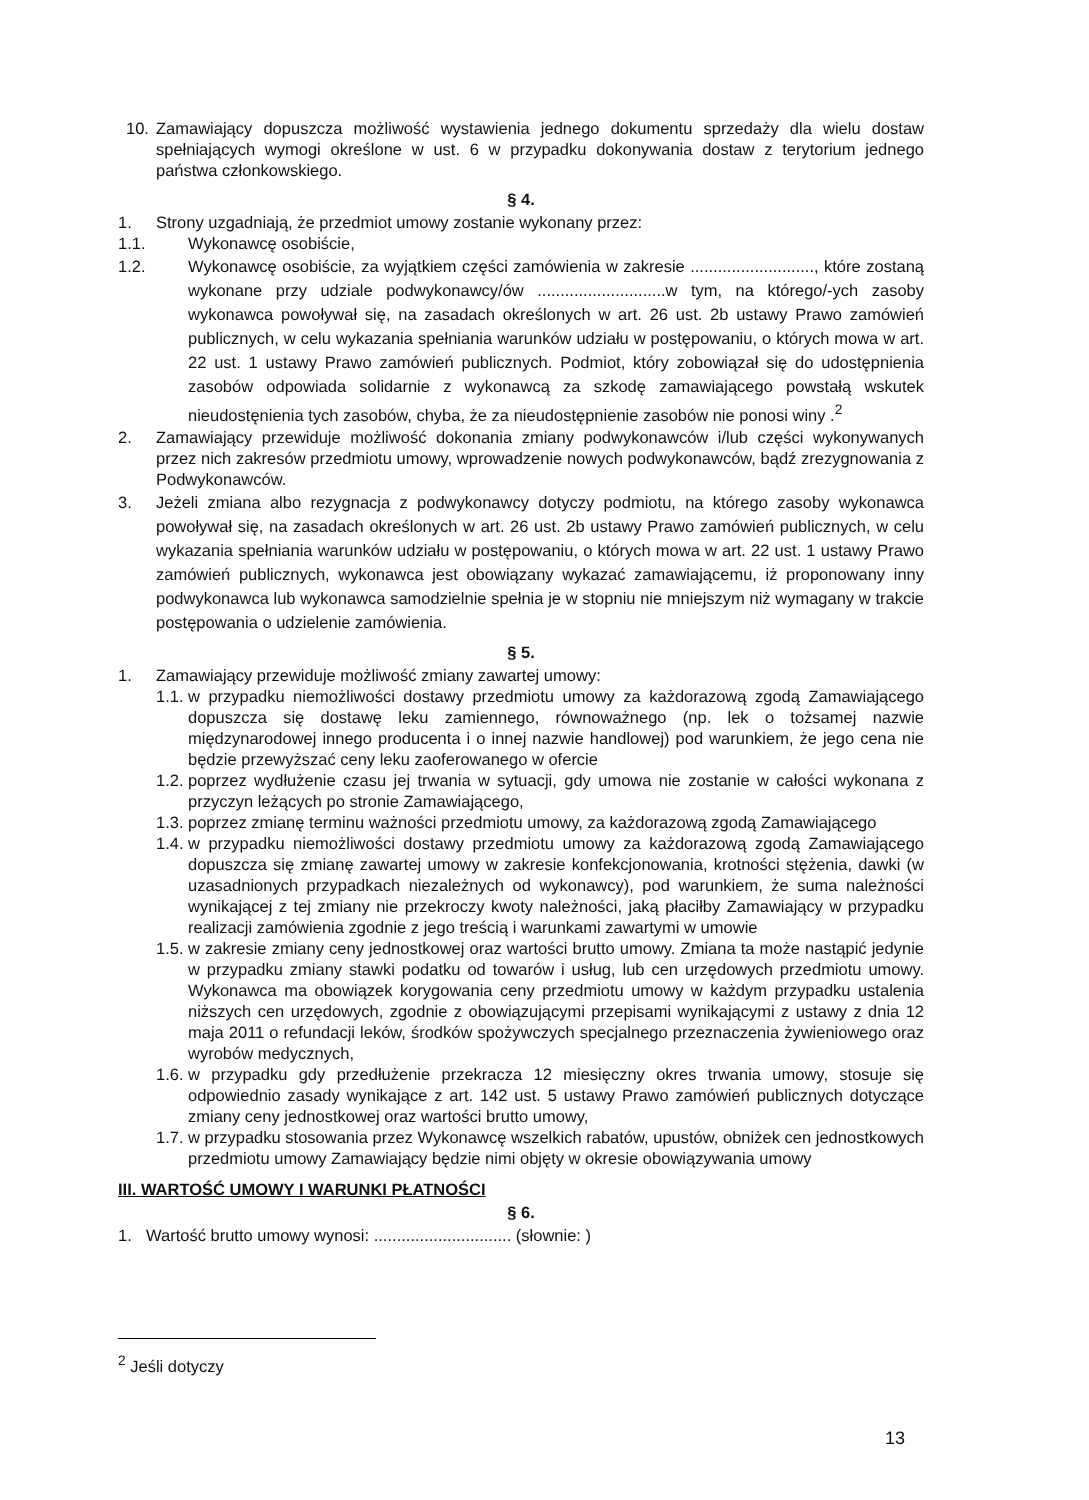10. Zamawiający dopuszcza możliwość wystawienia jednego dokumentu sprzedaży dla wielu dostaw spełniających wymogi określone w ust. 6 w przypadku dokonywania dostaw z terytorium jednego państwa członkowskiego.
§ 4.
1. Strony uzgadniają, że przedmiot umowy zostanie wykonany przez:
1.1. Wykonawcę osobiście,
1.2. Wykonawcę osobiście, za wyjątkiem części zamówienia w zakresie ..........................., które zostaną wykonane przy udziale podwykonawcy/ów ............................w tym, na którego/-ych zasoby wykonawca powoływał się, na zasadach określonych w art. 26 ust. 2b ustawy Prawo zamówień publicznych, w celu wykazania spełniania warunków udziału w postępowaniu, o których mowa w art. 22 ust. 1 ustawy Prawo zamówień publicznych. Podmiot, który zobowiązał się do udostępnienia zasobów odpowiada solidarnie z wykonawcą za szkodę zamawiającego powstałą wskutek nieudostęnienia tych zasobów, chyba, że za nieudostępnienie zasobów nie ponosi winy .<sup>2</sup>
2. Zamawiający przewiduje możliwość dokonania zmiany podwykonawców i/lub części wykonywanych przez nich zakresów przedmiotu umowy, wprowadzenie nowych podwykonawców, bądź zrezygnowania z Podwykonawców.
3. Jeżeli zmiana albo rezygnacja z podwykonawcy dotyczy podmiotu, na którego zasoby wykonawca powoływał się, na zasadach określonych w art. 26 ust. 2b ustawy Prawo zamówień publicznych, w celu wykazania spełniania warunków udziału w postępowaniu, o których mowa w art. 22 ust. 1 ustawy Prawo zamówień publicznych, wykonawca jest obowiązany wykazać zamawiającemu, iż proponowany inny podwykonawca lub wykonawca samodzielnie spełnia je w stopniu nie mniejszym niż wymagany w trakcie postępowania o udzielenie zamówienia.
§ 5.
1. Zamawiający przewiduje możliwość zmiany zawartej umowy:
1.1. w przypadku niemożliwości dostawy przedmiotu umowy za każdorazową zgodą Zamawiającego dopuszcza się dostawę leku zamiennego, równoważnego (np. lek o tożsamej nazwie międzynarodowej innego producenta i o innej nazwie handlowej) pod warunkiem, że jego cena nie będzie przewyższać ceny leku zaoferowanego w ofercie
1.2. poprzez wydłużenie czasu jej trwania w sytuacji, gdy umowa nie zostanie w całości wykonana z przyczyn leżących po stronie Zamawiającego,
1.3. poprzez zmianę terminu ważności przedmiotu umowy, za każdorazową zgodą Zamawiającego
1.4. w przypadku niemożliwości dostawy przedmiotu umowy za każdorazową zgodą Zamawiającego dopuszcza się zmianę zawartej umowy w zakresie konfekcjonowania, krotności stężenia, dawki (w uzasadnionych przypadkach niezależnych od wykonawcy), pod warunkiem, że suma należności wynikającej z tej zmiany nie przekroczy kwoty należności, jaką płaciłby Zamawiający w przypadku realizacji zamówienia zgodnie z jego treścią i warunkami zawartymi w umowie
1.5. w zakresie zmiany ceny jednostkowej oraz wartości brutto umowy. Zmiana ta może nastąpić jedynie w przypadku zmiany stawki podatku od towarów i usług, lub cen urzędowych przedmiotu umowy. Wykonawca ma obowiązek korygowania ceny przedmiotu umowy w każdym przypadku ustalenia niższych cen urzędowych, zgodnie z obowiązującymi przepisami wynikającymi z ustawy z dnia 12 maja 2011 o refundacji leków, środków spożywczych specjalnego przeznaczenia żywieniowego oraz wyrobów medycznych,
1.6. w przypadku gdy przedłużenie przekracza 12 miesięczny okres trwania umowy, stosuje się odpowiednio zasady wynikające z art. 142 ust. 5 ustawy Prawo zamówień publicznych dotyczące zmiany ceny jednostkowej oraz wartości brutto umowy,
1.7. w przypadku stosowania przez Wykonawcę wszelkich rabatów, upustów, obniżek cen jednostkowych przedmiotu umowy Zamawiający będzie nimi objęty w okresie obowiązywania umowy
III. WARTOŚĆ UMOWY I WARUNKI PŁATNOŚCI
§ 6.
1. Wartość brutto umowy wynosi: .............................. (słownie: )
<sup>2</sup> Jeśli dotyczy
13